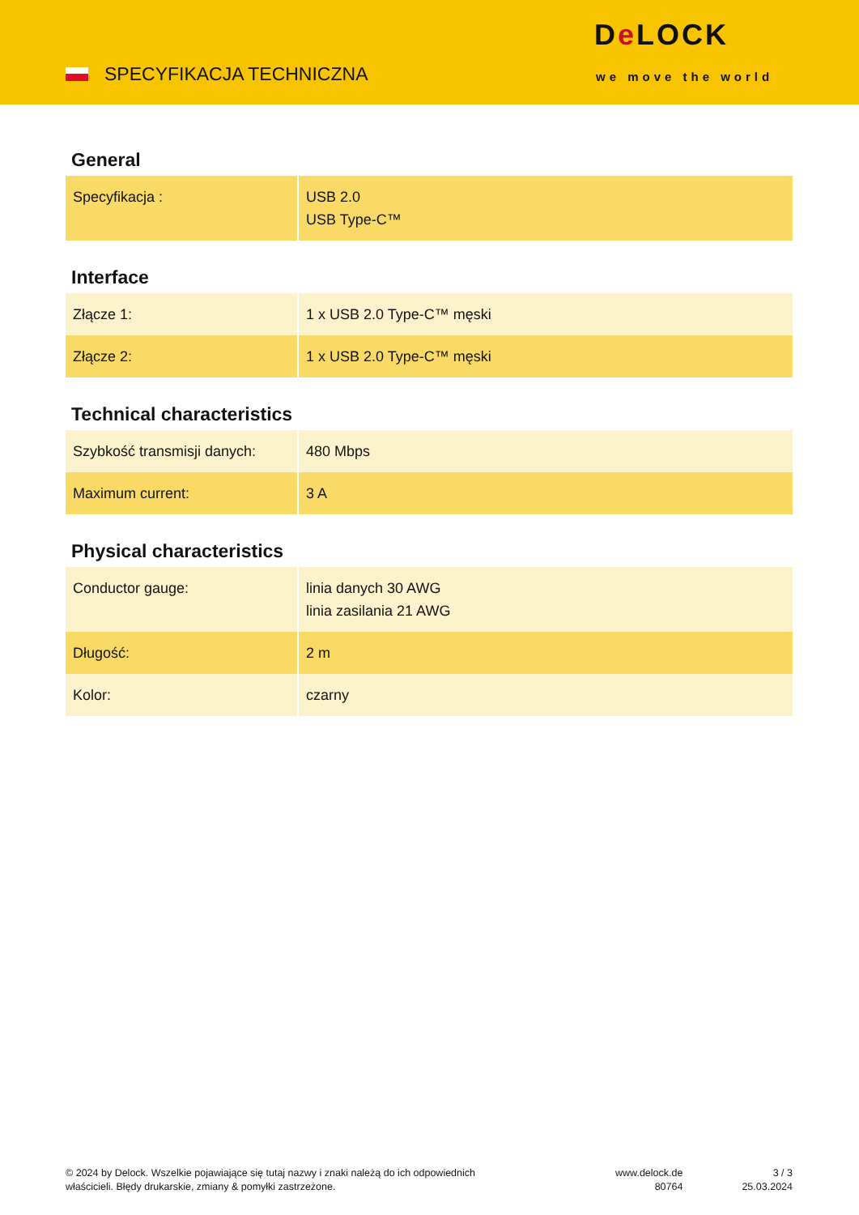SPECYFIKACJA TECHNICZNA
De LOCK
we move the world
General
| Specyfikacja : | USB 2.0 USB Type-C™ |
Interface
| Złącze 1: | 1 x USB 2.0 Type-C™ męski |
| Złącze 2: | 1 x USB 2.0 Type-C™ męski |
Technical characteristics
| Szybkość transmisji danych: | 480 Mbps |
| Maximum current: | 3 A |
Physical characteristics
| Conductor gauge: | linia danych 30 AWG linia zasilania 21 AWG |
| Długość: | 2 m |
| Kolor: | czarny |
© 2024 by Delock. Wszelkie pojawiające się tutaj nazwy i znaki należą do ich odpowiednich
właścicieli. Błędy drukarskie, zmiany & pomyłki zastrzeżone.
www.delock.de
80764
3 / 3
25.03.2024